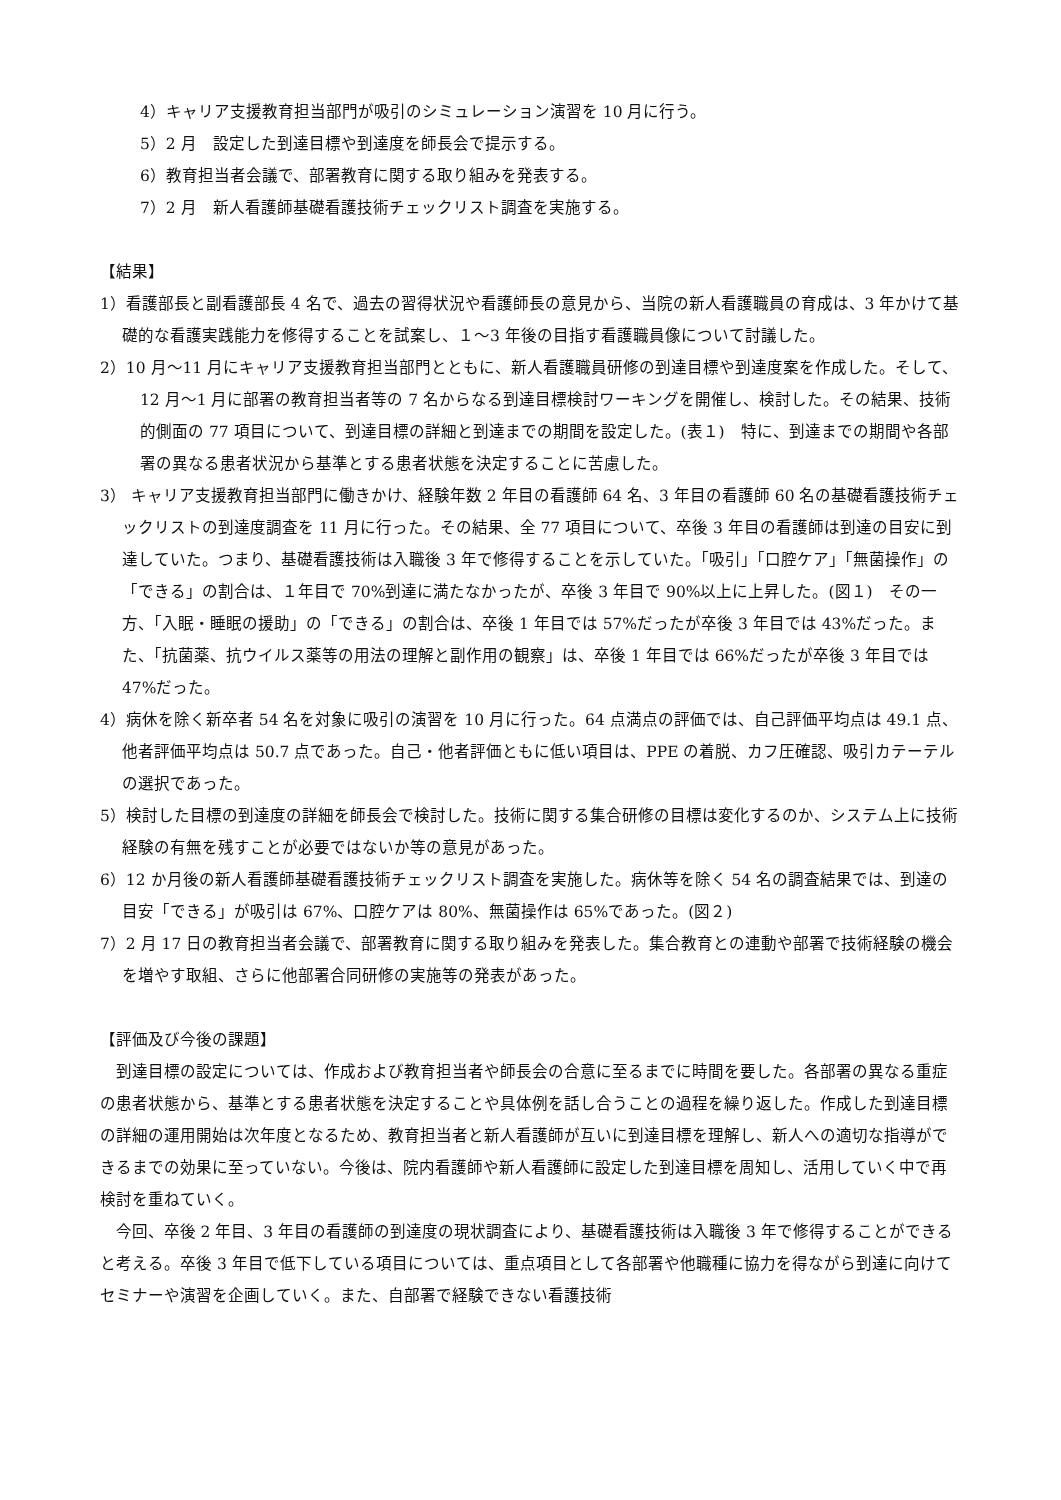4）キャリア支援教育担当部門が吸引のシミュレーション演習を 10 月に行う。
5）2 月　設定した到達目標や到達度を師長会で提示する。
6）教育担当者会議で、部署教育に関する取り組みを発表する。
7）2 月　新人看護師基礎看護技術チェックリスト調査を実施する。
【結果】
1）看護部長と副看護部長 4 名で、過去の習得状況や看護師長の意見から、当院の新人看護職員の育成は、3 年かけて基礎的な看護実践能力を修得することを試案し、１～3 年後の目指す看護職員像について討議した。
2）10 月～11 月にキャリア支援教育担当部門とともに、新人看護職員研修の到達目標や到達度案を作成した。そして、12 月～1 月に部署の教育担当者等の 7 名からなる到達目標検討ワーキングを開催し、検討した。その結果、技術的側面の 77 項目について、到達目標の詳細と到達までの期間を設定した。(表１)　特に、到達までの期間や各部署の異なる患者状況から基準とする患者状態を決定することに苦慮した。
3） キャリア支援教育担当部門に働きかけ、経験年数 2 年目の看護師 64 名、3 年目の看護師 60 名の基礎看護技術チェックリストの到達度調査を 11 月に行った。その結果、全 77 項目について、卒後 3 年目の看護師は到達の目安に到達していた。つまり、基礎看護技術は入職後 3 年で修得することを示していた。「吸引」「口腔ケア」「無菌操作」の「できる」の割合は、１年目で 70%到達に満たなかったが、卒後 3 年目で 90%以上に上昇した。(図１)　その一方、「入眠・睡眠の援助」の「できる」の割合は、卒後 1 年目では 57%だったが卒後 3 年目では 43%だった。また、「抗菌薬、抗ウイルス薬等の用法の理解と副作用の観察」は、卒後 1 年目では 66%だったが卒後 3 年目では 47%だった。
4）病休を除く新卒者 54 名を対象に吸引の演習を 10 月に行った。64 点満点の評価では、自己評価平均点は 49.1 点、他者評価平均点は 50.7 点であった。自己・他者評価ともに低い項目は、PPE の着脱、カフ圧確認、吸引カテーテルの選択であった。
5）検討した目標の到達度の詳細を師長会で検討した。技術に関する集合研修の目標は変化するのか、システム上に技術経験の有無を残すことが必要ではないか等の意見があった。
6）12 か月後の新人看護師基礎看護技術チェックリスト調査を実施した。病休等を除く 54 名の調査結果では、到達の目安「できる」が吸引は 67%、口腔ケアは 80%、無菌操作は 65%であった。(図２)
7）2 月 17 日の教育担当者会議で、部署教育に関する取り組みを発表した。集合教育との連動や部署で技術経験の機会を増やす取組、さらに他部署合同研修の実施等の発表があった。
【評価及び今後の課題】
到達目標の設定については、作成および教育担当者や師長会の合意に至るまでに時間を要した。各部署の異なる重症の患者状態から、基準とする患者状態を決定することや具体例を話し合うことの過程を繰り返した。作成した到達目標の詳細の運用開始は次年度となるため、教育担当者と新人看護師が互いに到達目標を理解し、新人への適切な指導ができるまでの効果に至っていない。今後は、院内看護師や新人看護師に設定した到達目標を周知し、活用していく中で再検討を重ねていく。
今回、卒後 2 年目、3 年目の看護師の到達度の現状調査により、基礎看護技術は入職後 3 年で修得することができると考える。卒後 3 年目で低下している項目については、重点項目として各部署や他職種に協力を得ながら到達に向けてセミナーや演習を企画していく。また、自部署で経験できない看護技術